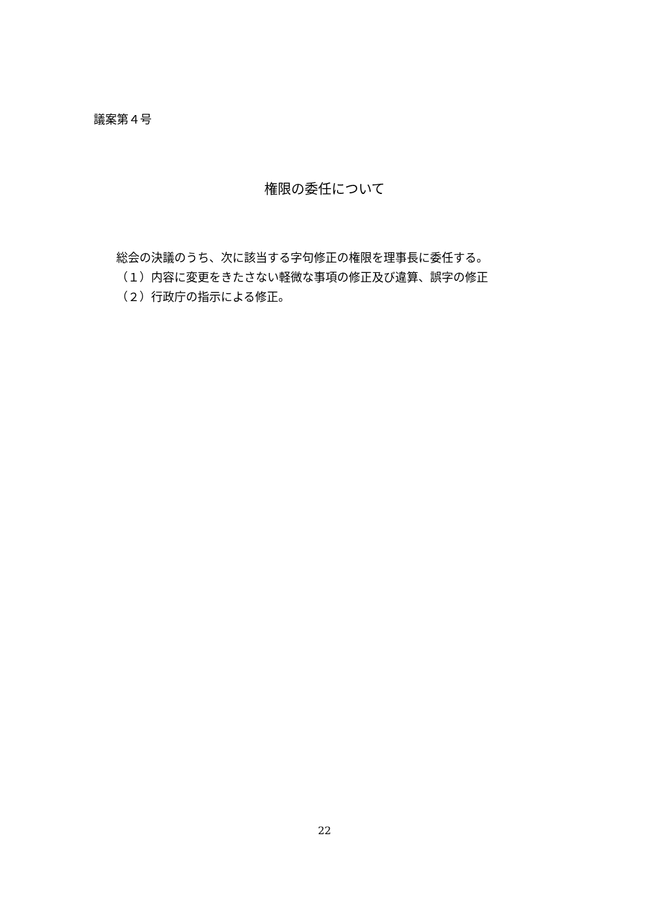議案第４号
権限の委任について
総会の決議のうち、次に該当する字句修正の権限を理事長に委任する。
（１）内容に変更をきたさない軽微な事項の修正及び違算、誤字の修正
（２）行政庁の指示による修正。
22